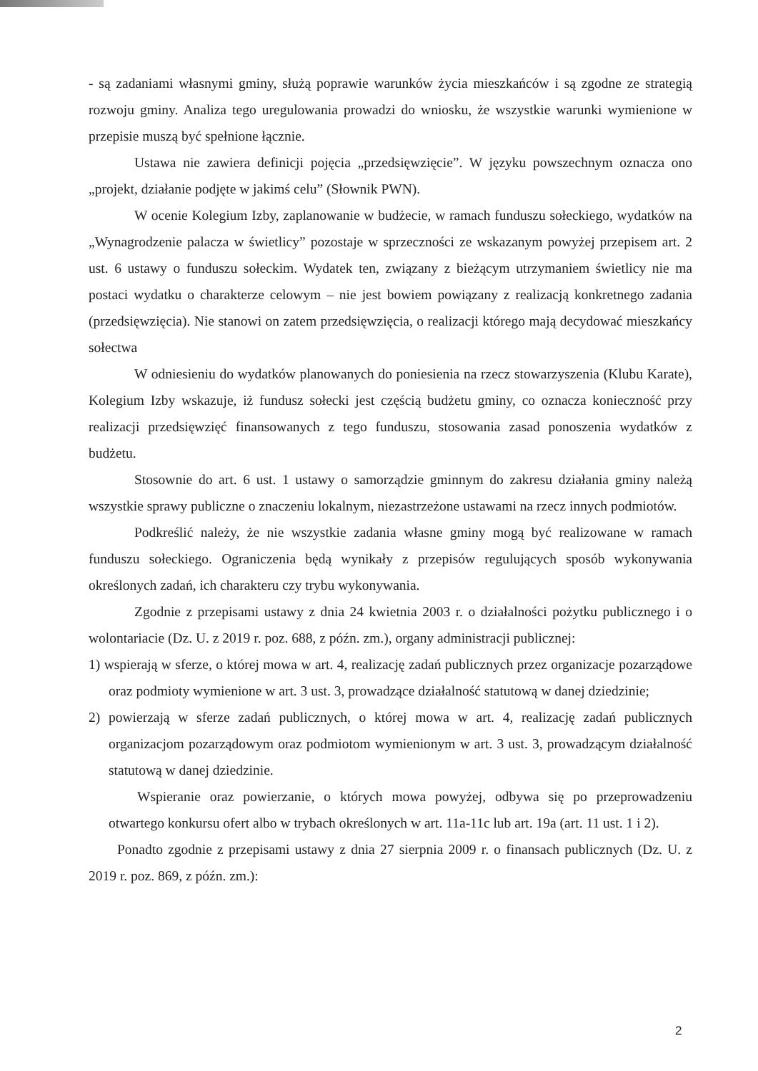- są zadaniami własnymi gminy, służą poprawie warunków życia mieszkańców i są zgodne ze strategią rozwoju gminy. Analiza tego uregulowania prowadzi do wniosku, że wszystkie warunki wymienione w przepisie muszą być spełnione łącznie.
Ustawa nie zawiera definicji pojęcia „przedsięwzięcie”. W języku powszechnym oznacza ono „projekt, działanie podjęte w jakimś celu” (Słownik PWN).
W ocenie Kolegium Izby, zaplanowanie w budżecie, w ramach funduszu sołeckiego, wydatków na „Wynagrodzenie palacza w świetlicy” pozostaje w sprzeczności ze wskazanym powyżej przepisem art. 2 ust. 6 ustawy o funduszu sołeckim. Wydatek ten, związany z bieżącym utrzymaniem świetlicy nie ma postaci wydatku o charakterze celowym – nie jest bowiem powiązany z realizacją konkretnego zadania (przedsięwzięcia). Nie stanowi on zatem przedsięwzięcia, o realizacji którego mają decydować mieszkańcy sołectwa
W odniesieniu do wydatków planowanych do poniesienia na rzecz stowarzyszenia (Klubu Karate), Kolegium Izby wskazuje, iż fundusz sołecki jest częścią budżetu gminy, co oznacza konieczność przy realizacji przedsięwzięć finansowanych z tego funduszu, stosowania zasad ponoszenia wydatków z budżetu.
Stosownie do art. 6 ust. 1 ustawy o samorządzie gminnym do zakresu działania gminy należą wszystkie sprawy publiczne o znaczeniu lokalnym, niezastrzeżone ustawami na rzecz innych podmiotów.
Podkreślić należy, że nie wszystkie zadania własne gminy mogą być realizowane w ramach funduszu sołeckiego. Ograniczenia będą wynikały z przepisów regulujących sposób wykonywania określonych zadań, ich charakteru czy trybu wykonywania.
Zgodnie z przepisami ustawy z dnia 24 kwietnia 2003 r. o działalności pożytku publicznego i o wolontariacie (Dz. U. z 2019 r. poz. 688, z późn. zm.), organy administracji publicznej:
1) wspierają w sferze, o której mowa w art. 4, realizację zadań publicznych przez organizacje pozarządowe oraz podmioty wymienione w art. 3 ust. 3, prowadzące działalność statutową w danej dziedzinie;
2) powierzają w sferze zadań publicznych, o której mowa w art. 4, realizację zadań publicznych organizacjom pozarządowym oraz podmiotom wymienionym w art. 3 ust. 3, prowadzącym działalność statutową w danej dziedzinie.
Wspieranie oraz powierzanie, o których mowa powyżej, odbywa się po przeprowadzeniu otwartego konkursu ofert albo w trybach określonych w art. 11a-11c lub art. 19a (art. 11 ust. 1 i 2).
Ponadto zgodnie z przepisami ustawy z dnia 27 sierpnia 2009 r. o finansach publicznych (Dz. U. z 2019 r. poz. 869, z późn. zm.):
2